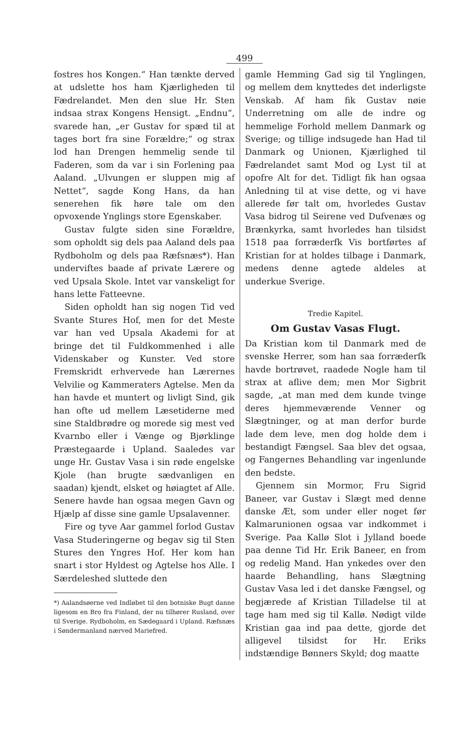499
fostres hos Kongen.“ Han tænkte derved at udslette hos ham Kjærligheden til Fædrelandet. Men den slue Hr. Sten indsaa strax Kongens Hensigt. „Endnu“, svarede han, „er Gustav for spæd til at tages bort fra sine Forældre;“ og strax lod han Drengen hemmelig sende til Faderen, som da var i sin Forlening paa Aaland. „Ulvungen er sluppen mig af Nettet“, sagde Kong Hans, da han senerehen fik høre tale om den opvoxende Ynglings store Egenskaber.
Gustav fulgte siden sine Forældre, som opholdt sig dels paa Aaland dels paa Rydboholm og dels paa Ræfsnæs*). Han underviftes baade af private Lærere og ved Upsala Skole. Intet var vanskeligt for hans lette Fatteevne.
Siden opholdt han sig nogen Tid ved Svante Stures Hof, men for det Meste var han ved Upsala Akademi for at bringe det til Fuldkommenhed i alle Videnskaber og Kunster. Ved store Fremskridt erhvervede han Lærernes Velvilie og Kammeraters Agtelse. Men da han havde et muntert og livligt Sind, gik han ofte ud mellem Læsetiderne med sine Staldbrødre og morede sig mest ved Kvarnbo eller i Vænge og Bjørklinge Præstegaarde i Upland. Saaledes var unge Hr. Gustav Vasa i sin røde engelske Kjole (han brugte sædvanligen en saadan) kjendt, elsket og høiagtet af Alle. Senere havde han ogsaa megen Gavn og Hjælp af disse sine gamle Upsalavenner.
Fire og tyve Aar gammel forlod Gustav Vasa Studeringerne og begav sig til Sten Stures den Yngres Hof. Her kom han snart i stor Hyldest og Agtelse hos Alle. I Særdeleshed sluttede den
*) Aalandsøerne ved Indløbet til den botniske Bugt danne ligesom en Bro fra Finland, der nu tilhører Rusland, over til Sverige. Rydboholm, en Sædegaard i Upland. Ræfsnæs i Søndermanland nærved Mariefred.
gamle Hemming Gad sig til Ynglingen, og mellem dem knyttedes det inderligste Venskab. Af ham fik Gustav nøie Underretning om alle de indre og hemmelige Forhold mellem Danmark og Sverige; og tillige indsugede han Had til Danmark og Unionen, Kjærlighed til Fædrelandet samt Mod og Lyst til at opofre Alt for det. Tidligt fik han ogsaa Anledning til at vise dette, og vi have allerede før talt om, hvorledes Gustav Vasa bidrog til Seirene ved Dufvenæs og Brænkyrka, samt hvorledes han tilsidst 1518 paa forræderfk Vis bortførtes af Kristian for at holdes tilbage i Danmark, medens denne agtede aldeles at underkue Sverige.
Tredie Kapitel.
Om Gustav Vasas Flugt.
Da Kristian kom til Danmark med de svenske Herrer, som han saa forræderfk havde bortrøvet, raadede Nogle ham til strax at aflive dem; men Mor Sigbrit sagde, „at man med dem kunde tvinge deres hjemmeværende Venner og Slægtninger, og at man derfor burde lade dem leve, men dog holde dem i bestandigt Fængsel. Saa blev det ogsaa, og Fangernes Behandling var ingenlunde den bedste.
Gjennem sin Mormor, Fru Sigrid Baneer, var Gustav i Slægt med denne danske Æt, som under eller noget før Kalmarunionen ogsaa var indkommet i Sverige. Paa Kallø Slot i Jylland boede paa denne Tid Hr. Erik Baneer, en from og redelig Mand. Han ynkedes over den haarde Behandling, hans Slægtning Gustav Vasa led i det danske Fængsel, og begjærede af Kristian Tilladelse til at tage ham med sig til Kallø. Nødigt vilde Kristian gaa ind paa dette, gjorde det alligevel tilsidst for Hr. Eriks indstændige Bønners Skyld; dog maatte